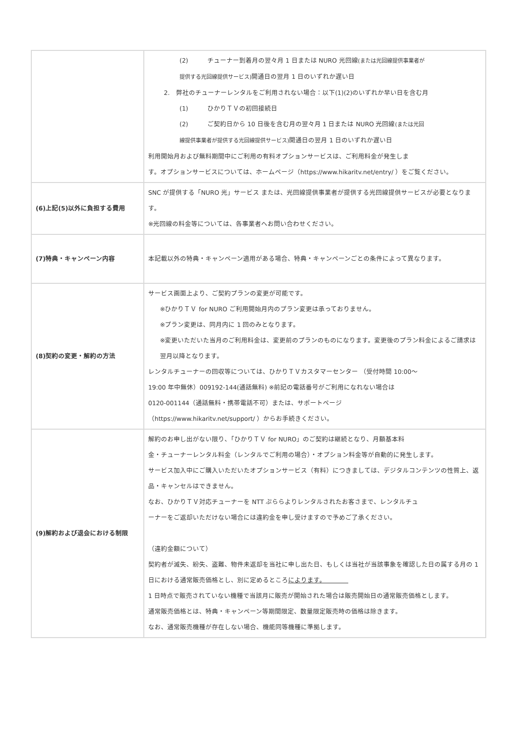| | (2) チューナー到着月の翌々月 1 日または NURO 光回線 (または光回線提供事業者が 提供する光回線提供サービス) 開通日の翌月 1 日のいずれか遅い日 2. 弊社のチューナーレンタルをご利用されない場合：以下(1)(2)のいずれか早い日を含む月 (1) ひかりＴＶの初回接続日 (2) ご契約日から 10 日後を含む月の翌々月 1 日または NURO 光回線 (または光回 線提供事業者が提供する光回線提供サービス) 開通日の翌月 1 日のいずれか遅い日 利用開始月および無料期間中にご利用の有料オプションサービスは、ご利用料金が発生しま す。オプションサービスについては、ホームページ（https://www.hikaritv.net/entry/ ）をご覧ください。 |
| (6)上記(5)以外に負担する費用 | SNC が提供する「NURO 光」サービス または、光回線提供事業者が提供する光回線提供サービスが必要となります。 ※光回線の料金等については、各事業者へお問い合わせください。 |
| (7)特典・キャンペーン内容 | 本記載以外の特典・キャンペーン適用がある場合、特典・キャンペーンごとの条件によって異なります。 |
| (8)契約の変更・解約の方法 | サービス画面上より、ご契約プランの変更が可能です。 ※ひかりＴＶ for NURO ご利用開始月内のプラン変更は承っておりません。 ※プラン変更は、同月内に 1 回のみとなります。 ※変更いただいた当月のご利用料金は、変更前のプランのものになります。変更後のプラン料金によるご請求は翌月以降となります。 レンタルチューナーの回収等については、ひかりＴＶカスタマーセンター （受付時間 10:00～ 19:00 年中無休）009192-144(通話無料) ※前記の電話番号がご利用になれない場合は 0120-001144（通話無料・携帯電話不可）または、サポートページ （https://www.hikaritv.net/support/ ）からお手続きください。 |
| (9)解約および退会における制限 | 解約のお申し出がない限り、「ひかりＴＶ for NURO」のご契約は継続となり、月額基本料 金・チューナーレンタル料金（レンタルでご利用の場合）・オプション料金等が自動的に発生します。 サービス加入中にご購入いただいたオプションサービス（有料）につきましては、デジタルコンテンツの性質上、返品・キャンセルはできません。 なお、ひかりＴＶ対応チューナーを NTT ぷららよりレンタルされたお客さまで、レンタルチュ ーナーをご返却いただけない場合には違約金を申し受けますので予めご了承ください。 （違約金額について） 契約者が滅失、紛失、盗難、物件未返却を当社に申し出た日、もしくは当社が当該事象を確認した日の属する月の 1 日における通常販売価格とし、別に定めるところ によります。 1 日時点で販売されていない機種で当該月に販売が開始された場合は販売開始日の通常販売価格とします。 通常販売価格とは、特典・キャンペーン等期間限定、数量限定販売時の価格は除きます。 なお、通常販売機種が存在しない場合、機能同等機種に準拠します。 |